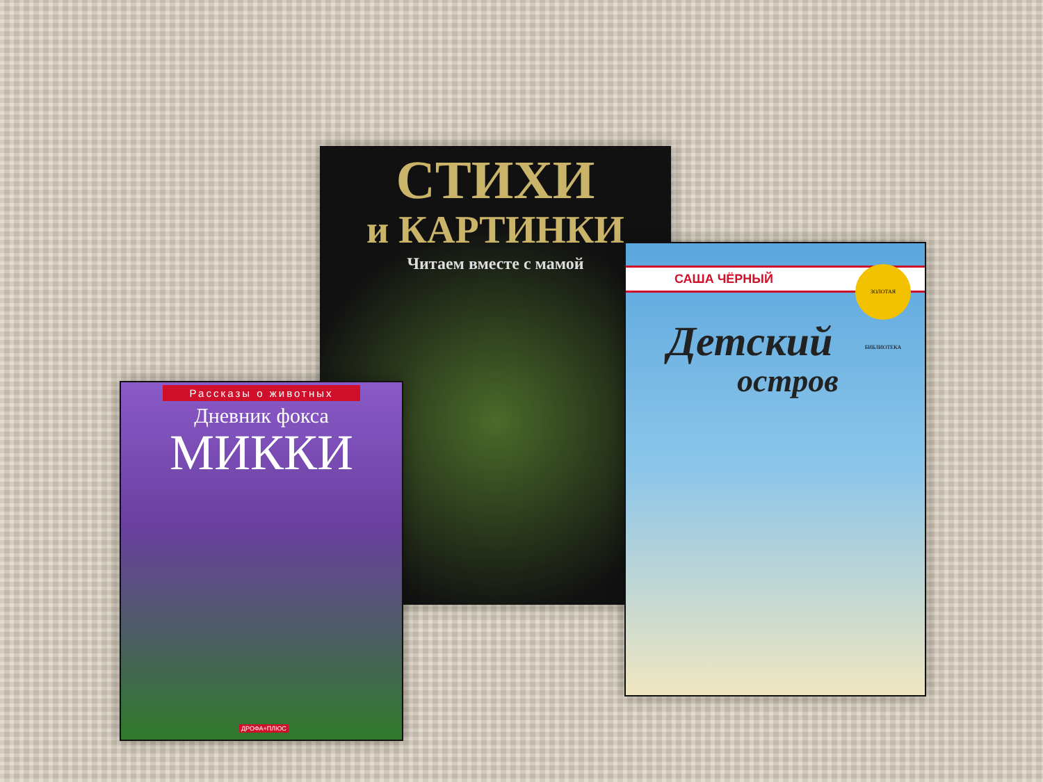СТИХИ
и КАРТИНКИ
Читаем вместе с мамой
Рассказы о животных
Дневник фокса
МИККИ
ДРОФА+ПЛЮС
САША ЧЁРНЫЙ
ЗОЛОТАЯ БИБЛИОТЕКА
Детский
остров